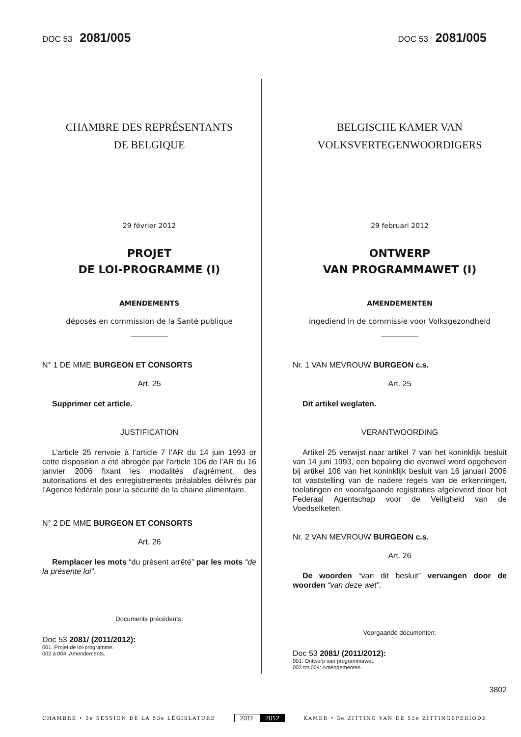DOC 53 2081/005
DOC 53 2081/005
CHAMBRE DES REPRÉSENTANTS
DE BELGIQUE
29 février 2012
PROJET
DE LOI-PROGRAMME (I)
AMENDEMENTS
déposés en commission de la Santé publique
N° 1 DE MME BURGEON ET CONSORTS
Art. 25
Supprimer cet article.
JUSTIFICATION
L’article 25 renvoie à l’article 7 l’AR du 14 juin 1993 or cette disposition a été abrogée par l’article 106 de l’AR du 16 janvier 2006 fixant les modalités d’agrément, des autorisations et des enregistrements préalables délivrés par l’Agence fédérale pour la sécurité de la chaine alimentaire.
N° 2 DE MME BURGEON ET CONSORTS
Art. 26
Remplacer les mots “du présent arrêté” par les mots “de la présente loi”.
Documents précédents:
Doc 53 2081/ (2011/2012):
001: Projet de loi-programme.
002 à 004: Amendements.
BELGISCHE KAMER VAN
VOLKSVERTEGENWOORDIGERS
29 februari 2012
ONTWERP
VAN PROGRAMMAWET (I)
AMENDEMENTEN
ingediend in de commissie voor Volksgezondheid
Nr. 1 VAN MEVROUW BURGEON c.s.
Art. 25
Dit artikel weglaten.
VERANTWOORDING
Artikel 25 verwijst naar artikel 7 van het koninklijk besluit van 14 juni 1993, een bepaling die evenwel werd opgeheven bij artikel 106 van het koninklijk besluit van 16 januari 2006 tot vaststelling van de nadere regels van de erkenningen, toelatingen en voorafgaande registraties afgeleverd door het Federaal Agentschap voor de Veiligheid van de Voedselketen.
Nr. 2 VAN MEVROUW BURGEON c.s.
Art. 26
De woorden “van dit besluit” vervangen door de woorden “van deze wet”.
Voorgaande documenten:
Doc 53 2081/ (2011/2012):
001: Ontwerp van programmawet.
002 tot 004: Amendementen.
3802
CHAMBRE • 3e SESSION DE LA 53e LÉGISLATURE
2011 2012
KAMER • 3e ZITTING VAN DE 53e ZITTINGSPERIODE